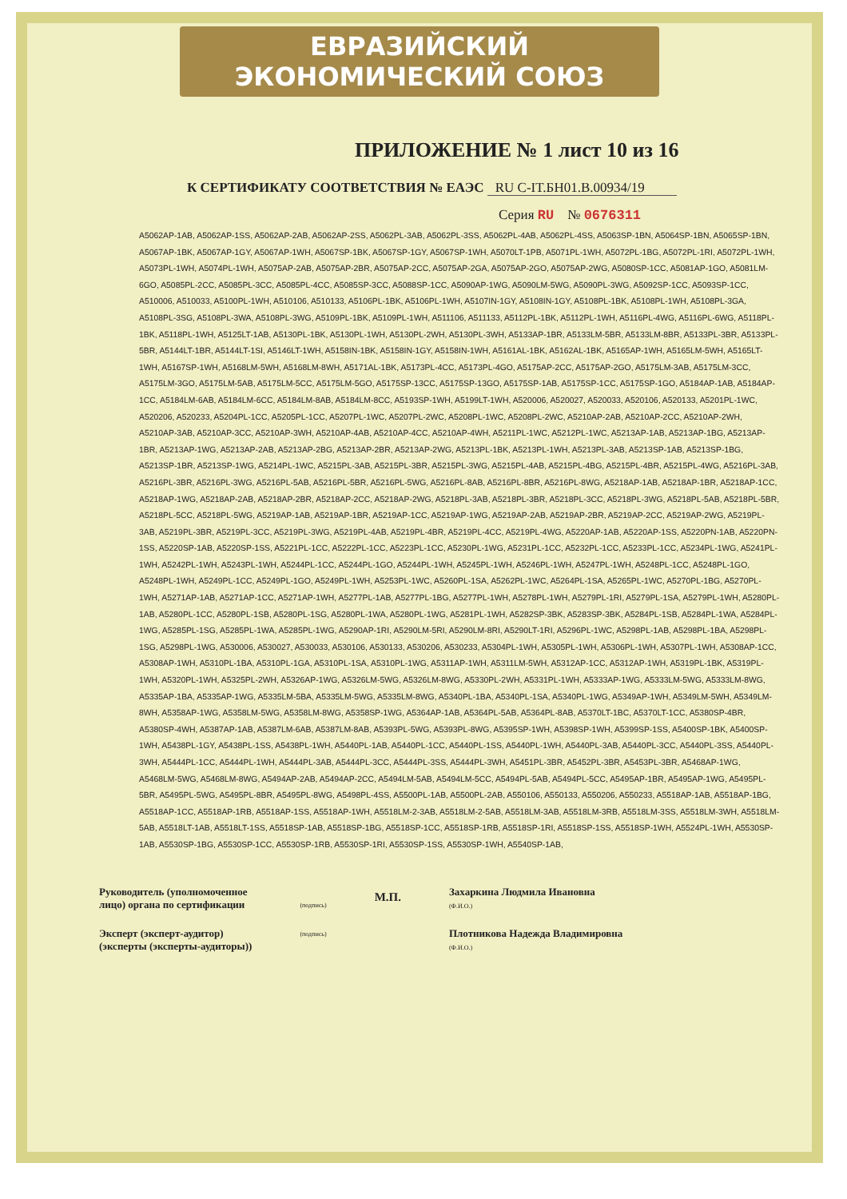ЕВРАЗИЙСКИЙ ЭКОНОМИЧЕСКИЙ СОЮЗ
ПРИЛОЖЕНИЕ № 1 лист 10 из 16
К СЕРТИФИКАТУ СООТВЕТСТВИЯ № ЕАЭС RU C-IT.БН01.В.00934/19
Серия RU № 0676311
A5062AP-1AB, A5062AP-1SS, A5062AP-2AB, A5062AP-2SS, A5062PL-3AB, A5062PL-3SS, A5062PL-4AB, A5062PL-4SS, A5063SP-1BN, A5064SP-1BN, A5065SP-1BN, A5067AP-1BK, A5067AP-1GY, A5067AP-1WH, A5067SP-1BK, A5067SP-1GY, A5067SP-1WH, A5070LT-1PB, A5071PL-1WH, A5072PL-1BG, A5072PL-1RI, A5072PL-1WH, A5073PL-1WH, A5074PL-1WH, A5075AP-2AB, A5075AP-2BR, A5075AP-2CC, A5075AP-2GA, A5075AP-2GO, A5075AP-2WG, A5080SP-1CC, A5081AP-1GO, A5081LM-6GO, A5085PL-2CC, A5085PL-3CC, A5085PL-4CC, A5085SP-3CC, A5088SP-1CC, A5090AP-1WG, A5090LM-5WG, A5090PL-3WG, A5092SP-1CC, A5093SP-1CC, A510006, A510033, A5100PL-1WH, A510106, A510133, A5106PL-1BK, A5106PL-1WH, A5107IN-1GY, A5108IN-1GY, A5108PL-1BK, A5108PL-1WH, A5108PL-3GA, A5108PL-3SG, A5108PL-3WA, A5108PL-3WG, A5109PL-1BK, A5109PL-1WH, A511106, A511133, A5112PL-1BK, A5112PL-1WH, A5116PL-4WG, A5116PL-6WG, A5118PL-1BK, A5118PL-1WH, A5125LT-1AB, A5130PL-1BK, A5130PL-1WH, A5130PL-2WH, A5130PL-3WH, A5133AP-1BR, A5133LM-5BR, A5133LM-8BR, A5133PL-3BR, A5133PL-5BR, A5144LT-1BR, A5144LT-1SI, A5146LT-1WH, A5158IN-1BK, A5158IN-1GY, A5158IN-1WH, A5161AL-1BK, A5162AL-1BK, A5165AP-1WH, A5165LM-5WH, A5165LT-1WH, A5167SP-1WH, A5168LM-5WH, A5168LM-8WH, A5171AL-1BK, A5173PL-4CC, A5173PL-4GO, A5175AP-2CC, A5175AP-2GO, A5175LM-3AB, A5175LM-3CC, A5175LM-3GO, A5175LM-5AB, A5175LM-5CC, A5175LM-5GO, A5175SP-13CC, A5175SP-13GO, A5175SP-1AB, A5175SP-1CC, A5175SP-1GO, A5184AP-1AB, A5184AP-1CC, A5184LM-6AB, A5184LM-6CC, A5184LM-8AB, A5184LM-8CC, A5193SP-1WH, A5199LT-1WH, A520006, A520027, A520033, A520106, A520133, A5201PL-1WC, A520206, A520233, A5204PL-1CC, A5205PL-1CC, A5207PL-1WC, A5207PL-2WC, A5208PL-1WC, A5208PL-2WC, A5210AP-2AB, A5210AP-2CC, A5210AP-2WH, A5210AP-3AB, A5210AP-3CC, A5210AP-3WH, A5210AP-4AB, A5210AP-4CC, A5210AP-4WH, A5211PL-1WC, A5212PL-1WC, A5213AP-1AB, A5213AP-1BG, A5213AP-1BR, A5213AP-1WG, A5213AP-2AB, A5213AP-2BG, A5213AP-2BR, A5213AP-2WG, A5213PL-1BK, A5213PL-1WH, A5213PL-3AB, A5213SP-1AB, A5213SP-1BG, A5213SP-1BR, A5213SP-1WG, A5214PL-1WC, A5215PL-3AB, A5215PL-3BR, A5215PL-3WG, A5215PL-4AB, A5215PL-4BG, A5215PL-4BR, A5215PL-4WG, A5216PL-3AB, A5216PL-3BR, A5216PL-3WG, A5216PL-5AB, A5216PL-5BR, A5216PL-5WG, A5216PL-8AB, A5216PL-8BR, A5216PL-8WG, A5218AP-1AB, A5218AP-1BR, A5218AP-1CC, A5218AP-1WG, A5218AP-2AB, A5218AP-2BR, A5218AP-2CC, A5218AP-2WG, A5218PL-3AB, A5218PL-3BR, A5218PL-3CC, A5218PL-3WG, A5218PL-5AB, A5218PL-5BR, A5218PL-5CC, A5218PL-5WG, A5219AP-1AB, A5219AP-1BR, A5219AP-1CC, A5219AP-1WG, A5219AP-2AB, A5219AP-2BR, A5219AP-2CC, A5219AP-2WG, A5219PL-3AB, A5219PL-3BR, A5219PL-3CC, A5219PL-3WG, A5219PL-4AB, A5219PL-4BR, A5219PL-4CC, A5219PL-4WG, A5220AP-1AB, A5220AP-1SS, A5220PN-1AB, A5220PN-1SS, A5220SP-1AB, A5220SP-1SS, A5221PL-1CC, A5222PL-1CC, A5223PL-1CC, A5230PL-1WG, A5231PL-1CC, A5232PL-1CC, A5233PL-1CC, A5234PL-1WG, A5241PL-1WH, A5242PL-1WH, A5243PL-1WH, A5244PL-1CC, A5244PL-1GO, A5244PL-1WH, A5245PL-1WH, A5246PL-1WH, A5247PL-1WH, A5248PL-1CC, A5248PL-1GO, A5248PL-1WH, A5249PL-1CC, A5249PL-1GO, A5249PL-1WH, A5253PL-1WC, A5260PL-1SA, A5262PL-1WC, A5264PL-1SA, A5265PL-1WC, A5270PL-1BG, A5270PL-1WH, A5271AP-1AB, A5271AP-1CC, A5271AP-1WH, A5277PL-1AB, A5277PL-1BG, A5277PL-1WH, A5278PL-1WH, A5279PL-1RI, A5279PL-1SA, A5279PL-1WH, A5280PL-1AB, A5280PL-1CC, A5280PL-1SB, A5280PL-1SG, A5280PL-1WA, A5280PL-1WG, A5281PL-1WH, A5282SP-3BK, A5283SP-3BK, A5284PL-1SB, A5284PL-1WA, A5284PL-1WG, A5285PL-1SG, A5285PL-1WA, A5285PL-1WG, A5290AP-1RI, A5290LM-5RI, A5290LM-8RI, A5290LT-1RI, A5296PL-1WC, A5298PL-1AB, A5298PL-1BA, A5298PL-1SG, A5298PL-1WG, A530006, A530027, A530033, A530106, A530133, A530206, A530233, A5304PL-1WH, A5305PL-1WH, A5306PL-1WH, A5307PL-1WH, A5308AP-1CC, A5308AP-1WH, A5310PL-1BA, A5310PL-1GA, A5310PL-1SA, A5310PL-1WG, A5311AP-1WH, A5311LM-5WH, A5312AP-1CC, A5312AP-1WH, A5319PL-1BK, A5319PL-1WH, A5320PL-1WH, A5325PL-2WH, A5326AP-1WG, A5326LM-5WG, A5326LM-8WG, A5330PL-2WH, A5331PL-1WH, A5333AP-1WG, A5333LM-5WG, A5333LM-8WG, A5335AP-1BA, A5335AP-1WG, A5335LM-5BA, A5335LM-5WG, A5335LM-8WG, A5340PL-1BA, A5340PL-1SA, A5340PL-1WG, A5349AP-1WH, A5349LM-5WH, A5349LM-8WH, A5358AP-1WG, A5358LM-5WG, A5358LM-8WG, A5358SP-1WG, A5364AP-1AB, A5364PL-5AB, A5364PL-8AB, A5370LT-1BC, A5370LT-1CC, A5380SP-4BR, A5380SP-4WH, A5387AP-1AB, A5387LM-6AB, A5387LM-8AB, A5393PL-5WG, A5393PL-8WG, A5395SP-1WH, A5398SP-1WH, A5399SP-1SS, A5400SP-1BK, A5400SP-1WH, A5438PL-1GY, A5438PL-1SS, A5438PL-1WH, A5440PL-1AB, A5440PL-1CC, A5440PL-1SS, A5440PL-1WH, A5440PL-3AB, A5440PL-3CC, A5440PL-3SS, A5440PL-3WH, A5444PL-1CC, A5444PL-1WH, A5444PL-3AB, A5444PL-3CC, A5444PL-3SS, A5444PL-3WH, A5451PL-3BR, A5452PL-3BR, A5453PL-3BR, A5468AP-1WG, A5468LM-5WG, A5468LM-8WG, A5494AP-2AB, A5494AP-2CC, A5494LM-5AB, A5494LM-5CC, A5494PL-5AB, A5494PL-5CC, A5495AP-1BR, A5495AP-1WG, A5495PL-5BR, A5495PL-5WG, A5495PL-8BR, A5495PL-8WG, A5498PL-4SS, A5500PL-1AB, A5500PL-2AB, A550106, A550133, A550206, A550233, A5518AP-1AB, A5518AP-1BG, A5518AP-1CC, A5518AP-1RB, A5518AP-1SS, A5518AP-1WH, A5518LM-2-3AB, A5518LM-2-5AB, A5518LM-3AB, A5518LM-3RB, A5518LM-3SS, A5518LM-3WH, A5518LM-5AB, A5518LT-1AB, A5518LT-1SS, A5518SP-1AB, A5518SP-1BG, A5518SP-1CC, A5518SP-1RB, A5518SP-1RI, A5518SP-1SS, A5518SP-1WH, A5524PL-1WH, A5530SP-1AB, A5530SP-1BG, A5530SP-1CC, A5530SP-1RB, A5530SP-1RI, A5530SP-1SS, A5530SP-1WH, A5540SP-1AB,
Руководитель (уполномоченное
лицо) органа по сертификации
Эксперт (эксперт-аудитор)
(эксперты (эксперты-аудиторы))
(подпись)
(подпись)
М.П.
Захаркина Людмила Ивановна
(Ф.И.О.)
Плотникова Надежда Владимировна
(Ф.И.О.)